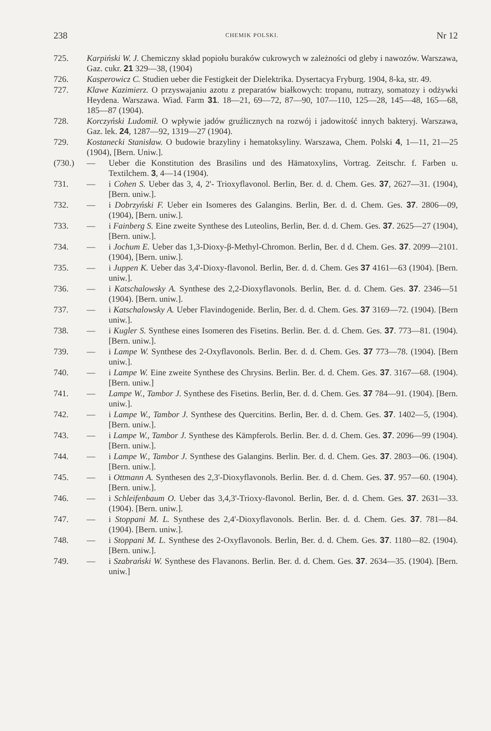238 CHEMIK POLSKI. Nr 12
725. Karpiński W. J. Chemiczny skład popiołu buraków cukrowych w zależności od gleby i nawozów. Warszawa, Gaz. cukr. 21 329—38, (1904)
726. Kasperowicz C. Studien ueber die Festigkeit der Dielektrika. Dysertacya Fryburg. 1904, 8-ka, str. 49.
727. Klawe Kazimierz. O przyswajaniu azotu z preparatów białkowych: tropanu, nutrazy, somatozy i odżywki Heydena. Warszawa. Wiad. Farm 31. 18—21, 69—72, 87—90, 107—110, 125—28, 145—48, 165—68, 185—87 (1904).
728. Korczyński Ludomił. O wpływie jadów gruźlicznych na rozwój i jadowitość innych bakteryj. Warszawa, Gaz. lek. 24, 1287—92, 1319—27 (1904).
729. Kostanecki Stanisław. O budowie brazyliny i hematoksyliny. Warszawa, Chem. Polski 4, 1—11, 21—25 (1904), [Bern. Uniw.].
(730.) — Ueber die Konstitution des Brasilins und des Hämatoxylins, Vortrag. Zeitschr. f. Farben u. Textilchem. 3, 4—14 (1904).
731. — i Cohen S. Ueber das 3, 4, 2'- Trioxyflavonol. Berlin, Ber. d. d. Chem. Ges. 37, 2627—31. (1904), [Bern. uniw.].
732. — i Dobrzyński F. Ueber ein Isomeres des Galangins. Berlin, Ber. d. d. Chem. Ges. 37. 2806—09, (1904), [Bern. uniw.].
733. — i Fainberg S. Eine zweite Synthese des Luteolins, Berlin, Ber. d. d. Chem. Ges. 37. 2625—27 (1904), [Bern. uniw.].
734. — i Jochum E. Ueber das 1,3-Dioxy-β-Methyl-Chromon. Berlin, Ber. d d. Chem. Ges. 37. 2099—2101. (1904), [Bern. uniw.].
735. — i Juppen K. Ueber das 3,4'-Dioxy-flavonol. Berlin, Ber. d. d. Chem. Ges 37 4161—63 (1904). [Bern. uniw.].
736. — i Katschalowsky A. Synthese des 2,2-Dioxyflavonols. Berlin, Ber. d. d. Chem. Ges. 37. 2346—51 (1904). [Bern. uniw.].
737. — i Katschalowsky A. Ueber Flavindogenide. Berlin, Ber. d. d. Chem. Ges. 37 3169—72. (1904). [Bern uniw.].
738. — i Kugler S. Synthese eines Isomeren des Fisetins. Berlin. Ber. d. d. Chem. Ges. 37. 773—81. (1904). [Bern. uniw.].
739. — i Lampe W. Synthese des 2-Oxyflavonols. Berlin. Ber. d. d. Chem. Ges. 37 773—78. (1904). [Bern uniw.].
740. — i Lampe W. Eine zweite Synthese des Chrysins. Berlin. Ber. d. d. Chem. Ges. 37. 3167—68. (1904). [Bern. uniw.]
741. — Lampe W., Tambor J. Synthese des Fisetins. Berlin, Ber. d. d. Chem. Ges. 37 784—91. (1904). [Bern. uniw.].
742. — i Lampe W., Tambor J. Synthese des Quercitins. Berlin, Ber. d. d. Chem. Ges. 37. 1402—5, (1904). [Bern. uniw.].
743. — i Lampe W., Tambor J. Synthese des Kämpferols. Berlin. Ber. d. d. Chem. Ges. 37. 2096—99 (1904). [Bern. uniw.].
744. — i Lampe W., Tambor J. Synthese des Galangins. Berlin. Ber. d. d. Chem. Ges. 37. 2803—06. (1904). [Bern. uniw.].
745. — i Ottmann A. Synthesen des 2,3'-Dioxyflavonols. Berlin. Ber. d. d. Chem. Ges. 37. 957—60. (1904). [Bern. uniw.].
746. — i Schleifenbaum O. Ueber das 3,4,3'-Trioxy-flavonol. Berlin, Ber. d. d. Chem. Ges. 37. 2631—33. (1904). [Bern. uniw.].
747. — i Stoppani M. L. Synthese des 2,4'-Dioxyflavonols. Berlin. Ber. d. d. Chem. Ges. 37. 781—84. (1904). [Bern. uniw.].
748. — i Stoppani M. L. Synthese des 2-Oxyflavonols. Berlin, Ber. d. d. Chem. Ges. 37. 1180—82. (1904). [Bern. uniw.].
749. — i Szabrański W. Synthese des Flavanons. Berlin. Ber. d. d. Chem. Ges. 37. 2634—35. (1904). [Bern. uniw.]